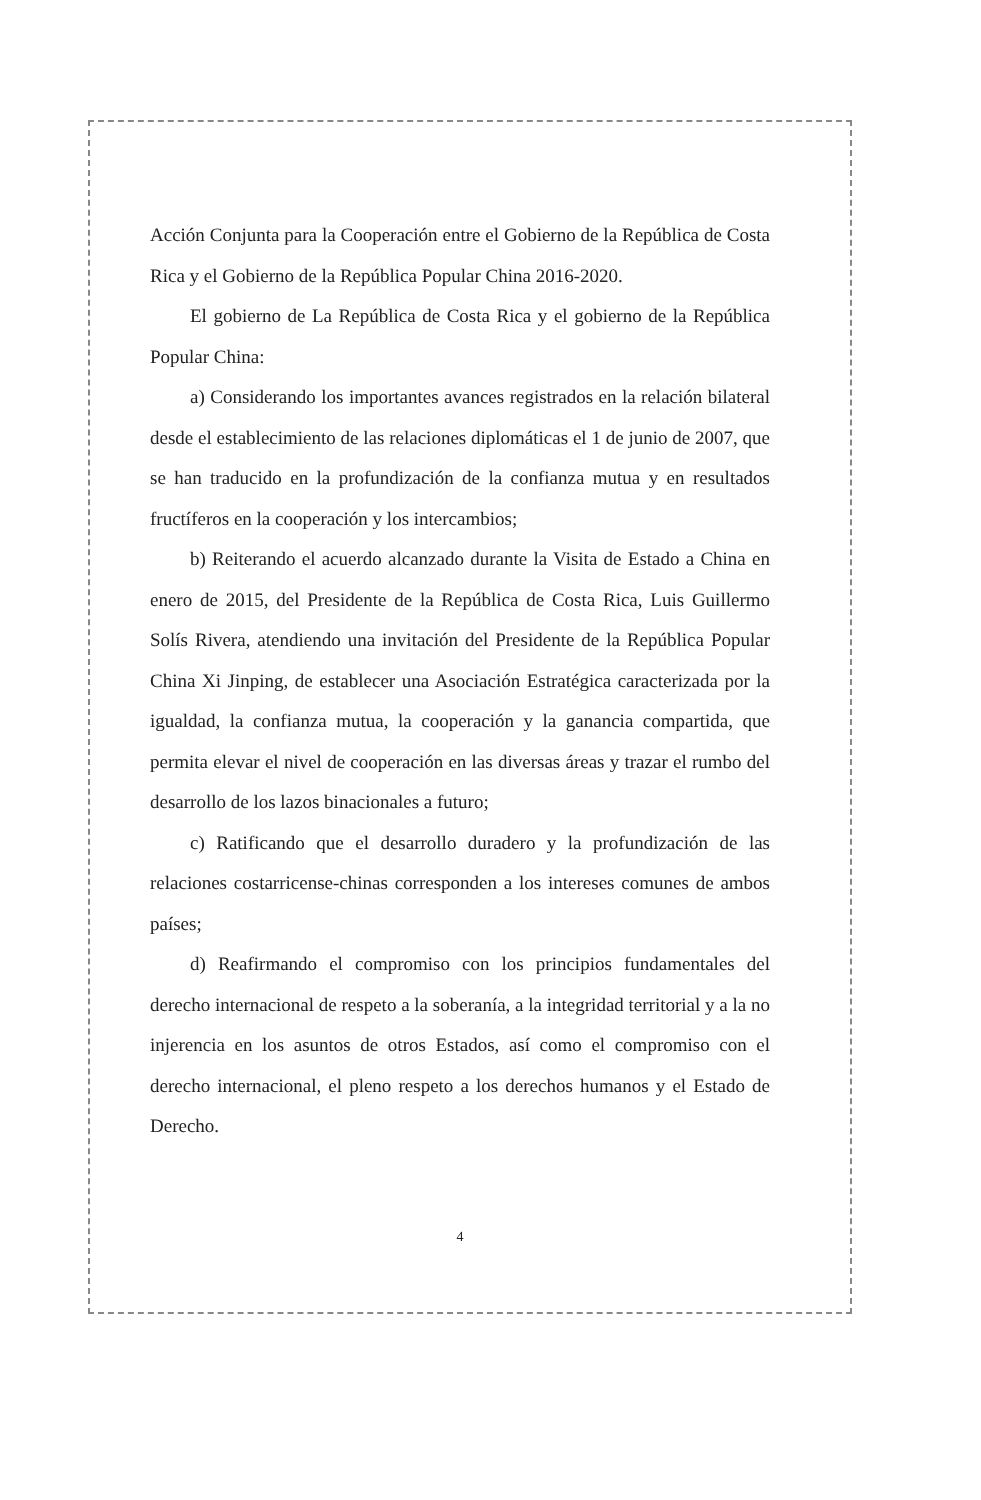Acción Conjunta para la Cooperación entre el Gobierno de la República de Costa Rica y el Gobierno de la República Popular China 2016-2020.
El gobierno de La República de Costa Rica y el gobierno de la República Popular China:
a) Considerando los importantes avances registrados en la relación bilateral desde el establecimiento de las relaciones diplomáticas el 1 de junio de 2007, que se han traducido en la profundización de la confianza mutua y en resultados fructíferos en la cooperación y los intercambios;
b) Reiterando el acuerdo alcanzado durante la Visita de Estado a China en enero de 2015, del Presidente de la República de Costa Rica, Luis Guillermo Solís Rivera, atendiendo una invitación del Presidente de la República Popular China Xi Jinping, de establecer una Asociación Estratégica caracterizada por la igualdad, la confianza mutua, la cooperación y la ganancia compartida, que permita elevar el nivel de cooperación en las diversas áreas y trazar el rumbo del desarrollo de los lazos binacionales a futuro;
c) Ratificando que el desarrollo duradero y la profundización de las relaciones costarricense-chinas corresponden a los intereses comunes de ambos países;
d) Reafirmando el compromiso con los principios fundamentales del derecho internacional de respeto a la soberanía, a la integridad territorial y a la no injerencia en los asuntos de otros Estados, así como el compromiso con el derecho internacional, el pleno respeto a los derechos humanos y el Estado de Derecho.
4